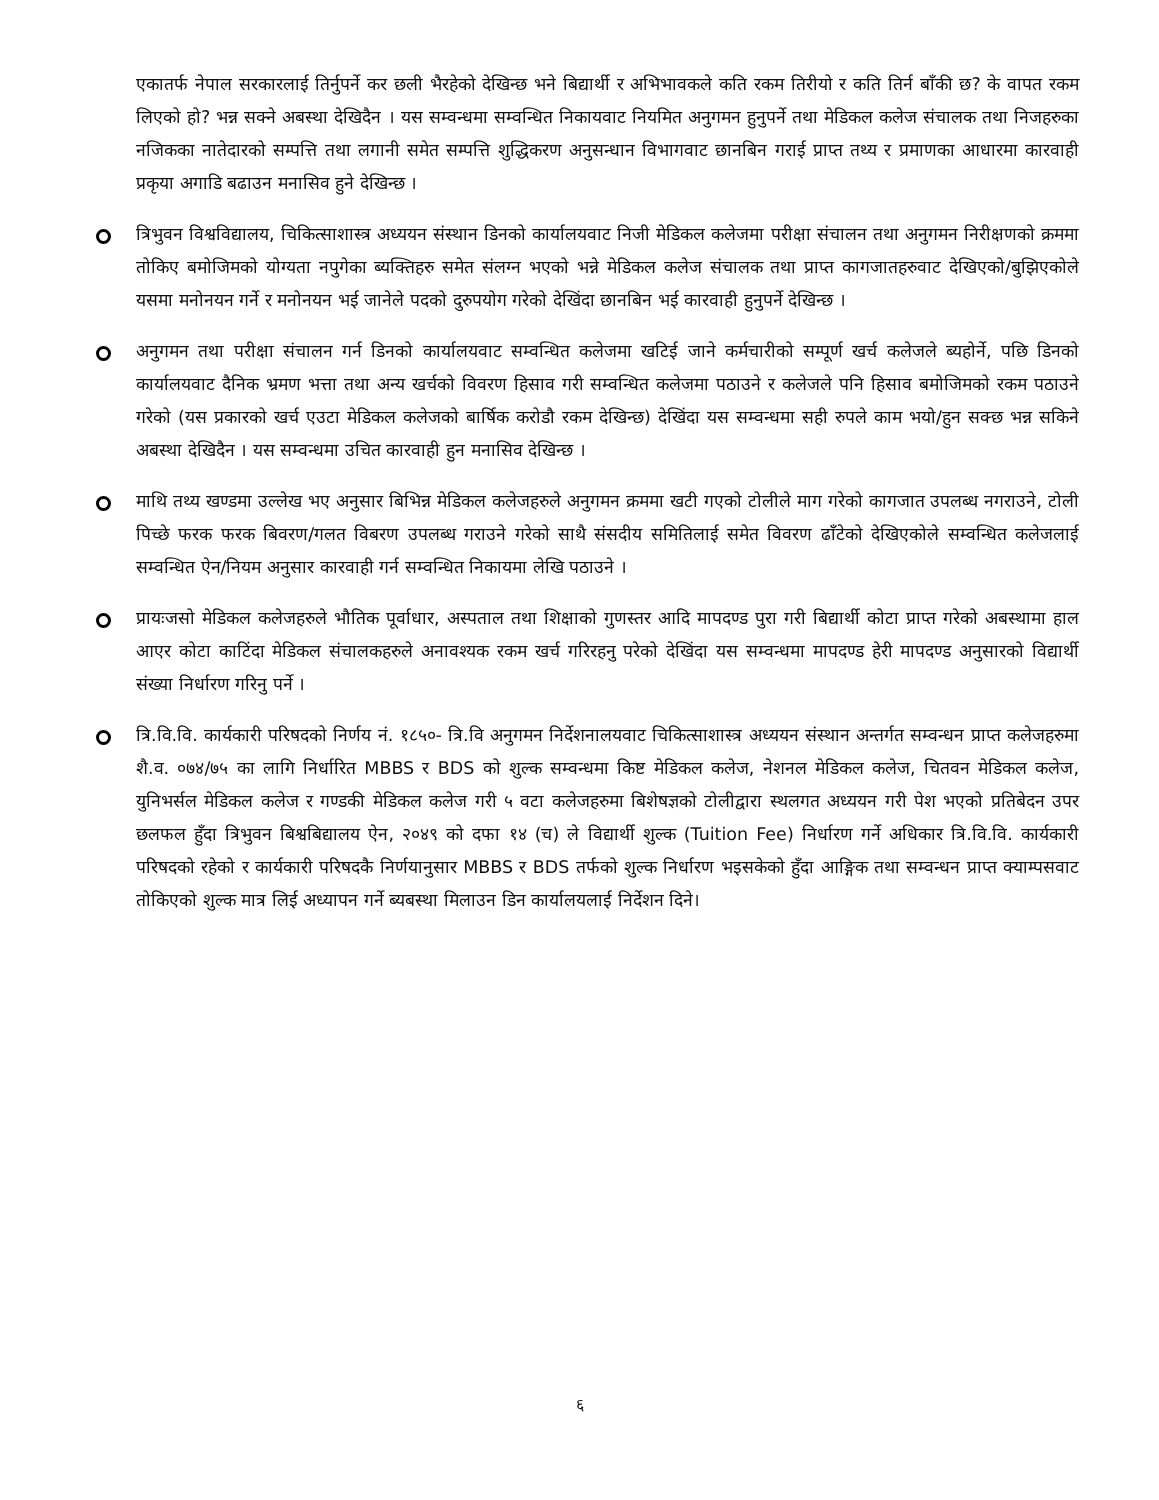एकातर्फ नेपाल सरकारलाई तिर्नुपर्ने कर छली भैरहेको देखिन्छ भने बिद्यार्थी र अभिभावकले कति रकम तिरीयो र कति तिर्न बाँकी छ? के वापत रकम लिएको हो? भन्न सक्ने अबस्था देखिदैन । यस सम्वन्धमा सम्वन्धित निकायवाट नियमित अनुगमन हुनुपर्ने तथा मेडिकल कलेज संचालक तथा निजहरुका नजिकका नातेदारको सम्पत्ति तथा लगानी समेत सम्पत्ति शुद्धिकरण अनुसन्धान विभागवाट छानबिन गराई प्राप्त तथ्य र प्रमाणका आधारमा कारवाही प्रकृया अगाडि बढाउन मनासिव हुने देखिन्छ ।
त्रिभुवन विश्वविद्यालय, चिकित्साशास्त्र अध्ययन संस्थान डिनको कार्यालयवाट निजी मेडिकल कलेजमा परीक्षा संचालन तथा अनुगमन निरीक्षणको क्रममा तोकिए बमोजिमको योग्यता नपुगेका ब्यक्तिहरु समेत संलग्न भएको भन्ने मेडिकल कलेज संचालक तथा प्राप्त कागजातहरुवाट देखिएको/बुझिएकोले यसमा मनोनयन गर्ने र मनोनयन भई जानेले पदको दुरुपयोग गरेको देखिंदा छानबिन भई कारवाही हुनुपर्ने देखिन्छ ।
अनुगमन तथा परीक्षा संचालन गर्न डिनको कार्यालयवाट सम्वन्धित कलेजमा खटिई जाने कर्मचारीको सम्पूर्ण खर्च कलेजले ब्यहोर्ने, पछि डिनको कार्यालयवाट दैनिक भ्रमण भत्ता तथा अन्य खर्चको विवरण हिसाव गरी सम्वन्धित कलेजमा पठाउने र कलेजले पनि हिसाव बमोजिमको रकम पठाउने गरेको (यस प्रकारको खर्च एउटा मेडिकल कलेजको बार्षिक करोडौ रकम देखिन्छ) देखिंदा यस सम्वन्धमा सही रुपले काम भयो/हुन सक्छ भन्न सकिने अबस्था देखिदैन । यस सम्वन्धमा उचित कारवाही हुन मनासिव देखिन्छ ।
माथि तथ्य खण्डमा उल्लेख भए अनुसार बिभिन्न मेडिकल कलेजहरुले अनुगमन क्रममा खटी गएको टोलीले माग गरेको कागजात उपलब्ध नगराउने, टोली पिच्छे फरक फरक बिवरण/गलत विबरण उपलब्ध गराउने गरेको साथै संसदीय समितिलाई समेत विवरण ढाँटेको देखिएकोले सम्वन्धित कलेजलाई सम्वन्धित ऐन/नियम अनुसार कारवाही गर्न सम्वन्धित निकायमा लेखि पठाउने ।
प्रायःजसो मेडिकल कलेजहरुले भौतिक पूर्वाधार, अस्पताल तथा शिक्षाको गुणस्तर आदि मापदण्ड पुरा गरी बिद्यार्थी कोटा प्राप्त गरेको अबस्थामा हाल आएर कोटा काटिंदा मेडिकल संचालकहरुले अनावश्यक रकम खर्च गरिरहनु परेको देखिंदा यस सम्वन्धमा मापदण्ड हेरी मापदण्ड अनुसारको विद्यार्थी संख्या निर्धारण गरिनु पर्ने ।
त्रि.वि.वि. कार्यकारी परिषदको निर्णय नं. १८५०- त्रि.वि अनुगमन निर्देशनालयवाट चिकित्साशास्त्र अध्ययन संस्थान अन्तर्गत सम्वन्धन प्राप्त कलेजहरुमा शै.व. ०७४/७५ का लागि निर्धारित MBBS र BDS को शुल्क सम्वन्धमा किष्ट मेडिकल कलेज, नेशनल मेडिकल कलेज, चितवन मेडिकल कलेज, युनिभर्सल मेडिकल कलेज र गण्डकी मेडिकल कलेज गरी ५ वटा कलेजहरुमा बिशेषज्ञको टोलीद्वारा स्थलगत अध्ययन गरी पेश भएको प्रतिबेदन उपर छलफल हुँदा त्रिभुवन बिश्वबिद्यालय ऐन, २०४९ को दफा १४ (च) ले विद्यार्थी शुल्क (Tuition Fee) निर्धारण गर्ने अधिकार त्रि.वि.वि. कार्यकारी परिषदको रहेको र कार्यकारी परिषदकै निर्णयानुसार MBBS र BDS तर्फको शुल्क निर्धारण भइसकेको हुँदा आङ्गिक तथा सम्वन्धन प्राप्त क्याम्पसवाट तोकिएको शुल्क मात्र लिई अध्यापन गर्ने ब्यबस्था मिलाउन डिन कार्यालयलाई निर्देशन दिने।
६